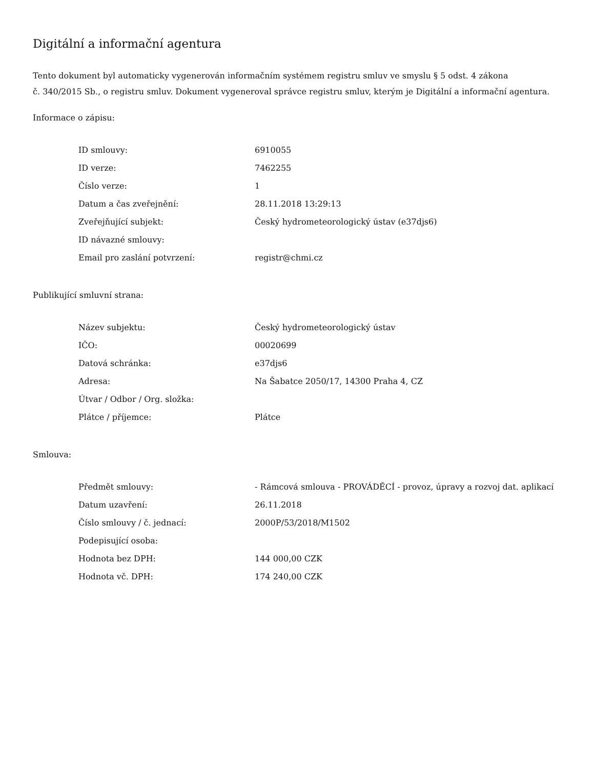Digitální a informační agentura
Tento dokument byl automaticky vygenerován informačním systémem registru smluv ve smyslu § 5 odst. 4 zákona
č. 340/2015 Sb., o registru smluv. Dokument vygeneroval správce registru smluv, kterým je Digitální a informační agentura.
Informace o zápisu:
| ID smlouvy: | 6910055 |
| ID verze: | 7462255 |
| Číslo verze: | 1 |
| Datum a čas zveřejnění: | 28.11.2018 13:29:13 |
| Zveřejňující subjekt: | Český hydrometeorologický ústav (e37djs6) |
| ID návazné smlouvy: | |
| Email pro zaslání potvrzení: | registr@chmi.cz |
Publikující smluvní strana:
| Název subjektu: | Český hydrometeorologický ústav |
| IČO: | 00020699 |
| Datová schránka: | e37djs6 |
| Adresa: | Na Šabatce 2050/17, 14300 Praha 4, CZ |
| Útvar / Odbor / Org. složka: | |
| Plátce / příjemce: | Plátce |
Smlouva:
| Předmět smlouvy: | - Rámcová smlouva - PROVÁDĚCÍ - provoz, úpravy a rozvoj dat. aplikací |
| Datum uzavření: | 26.11.2018 |
| Číslo smlouvy / č. jednací: | 2000P/53/2018/M1502 |
| Podepisující osoba: | |
| Hodnota bez DPH: | 144 000,00 CZK |
| Hodnota vč. DPH: | 174 240,00 CZK |